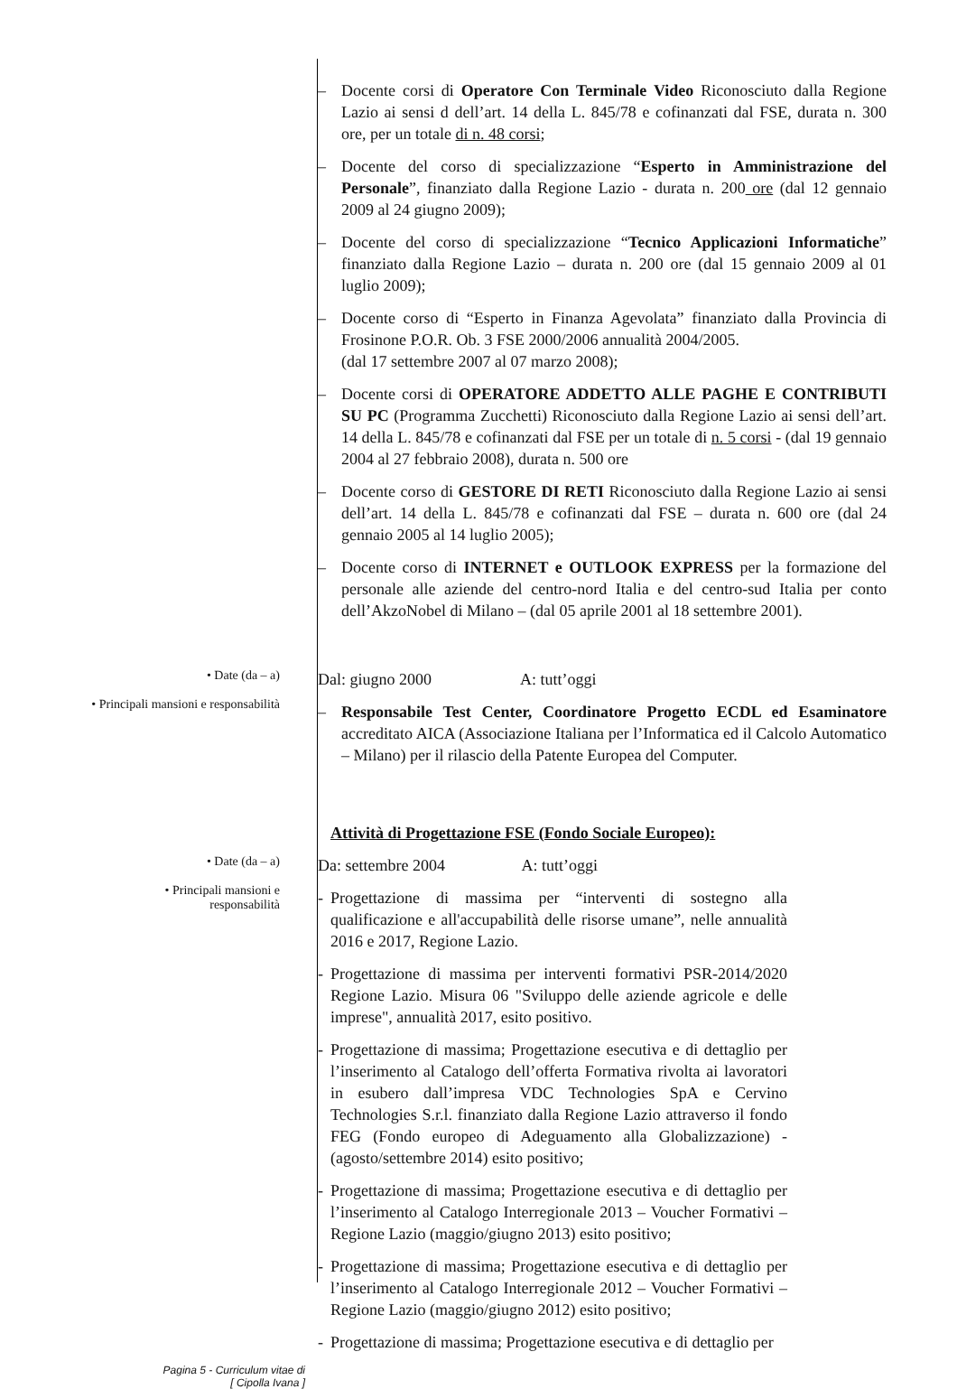– Docente corsi di Operatore Con Terminale Video Riconosciuto dalla Regione Lazio ai sensi d dell’art. 14 della L. 845/78 e cofinanzati dal FSE, durata n. 300 ore, per un totale di n. 48 corsi;
– Docente del corso di specializzazione “Esperto in Amministrazione del Personale”, finanziato dalla Regione Lazio - durata n. 200 ore (dal 12 gennaio 2009 al 24 giugno 2009);
– Docente del corso di specializzazione “Tecnico Applicazioni Informatiche” finanziato dalla Regione Lazio – durata n. 200 ore (dal 15 gennaio 2009 al 01 luglio 2009);
– Docente corso di “Esperto in Finanza Agevolata” finanziato dalla Provincia di Frosinone P.O.R. Ob. 3 FSE 2000/2006 annualità 2004/2005.
(dal 17 settembre 2007 al 07 marzo 2008);
– Docente corsi di OPERATORE ADDETTO ALLE PAGHE E CONTRIBUTI SU PC (Programma Zucchetti) Riconosciuto dalla Regione Lazio ai sensi dell’art. 14 della L. 845/78 e cofinanzati dal FSE per un totale di n. 5 corsi - (dal 19 gennaio 2004 al 27 febbraio 2008), durata n. 500 ore
– Docente corso di GESTORE DI RETI Riconosciuto dalla Regione Lazio ai sensi dell’art. 14 della L. 845/78 e cofinanzati dal FSE – durata n. 600 ore (dal 24 gennaio 2005 al 14 luglio 2005);
– Docente corso di INTERNET e OUTLOOK EXPRESS per la formazione del personale alle aziende del centro-nord Italia e del centro-sud Italia per conto dell’AkzoNobel di Milano – (dal 05 aprile 2001 al 18 settembre 2001).
• Date (da – a)
• Principali mansioni e responsabilità
Dal: giugno 2000 A: tutt’oggi
– Responsabile Test Center, Coordinatore Progetto ECDL ed Esaminatore accreditato AICA (Associazione Italiana per l’Informatica ed il Calcolo Automatico – Milano) per il rilascio della Patente Europea del Computer.
Attività di Progettazione FSE (Fondo Sociale Europeo):
• Date (da – a)
• Principali mansioni e
responsabilità
Da: settembre 2004 A: tutt’oggi
- Progettazione di massima per “interventi di sostegno alla qualificazione e all'accupabilità delle risorse umane”, nelle annualità 2016 e 2017, Regione Lazio.
- Progettazione di massima per interventi formativi PSR-2014/2020 Regione Lazio. Misura 06 "Sviluppo delle aziende agricole e delle imprese", annualità 2017, esito positivo.
- Progettazione di massima; Progettazione esecutiva e di dettaglio per l’inserimento al Catalogo dell’offerta Formativa rivolta ai lavoratori in esubero dall’impresa VDC Technologies SpA e Cervino Technologies S.r.l. finanziato dalla Regione Lazio attraverso il fondo FEG (Fondo europeo di Adeguamento alla Globalizzazione) - (agosto/settembre 2014) esito positivo;
- Progettazione di massima; Progettazione esecutiva e di dettaglio per l’inserimento al Catalogo Interregionale 2013 – Voucher Formativi – Regione Lazio (maggio/giugno 2013) esito positivo;
- Progettazione di massima; Progettazione esecutiva e di dettaglio per l’inserimento al Catalogo Interregionale 2012 – Voucher Formativi – Regione Lazio (maggio/giugno 2012) esito positivo;
- Progettazione di massima; Progettazione esecutiva e di dettaglio per
Pagina 5 - Curriculum vitae di
[ Cipolla Ivana ]